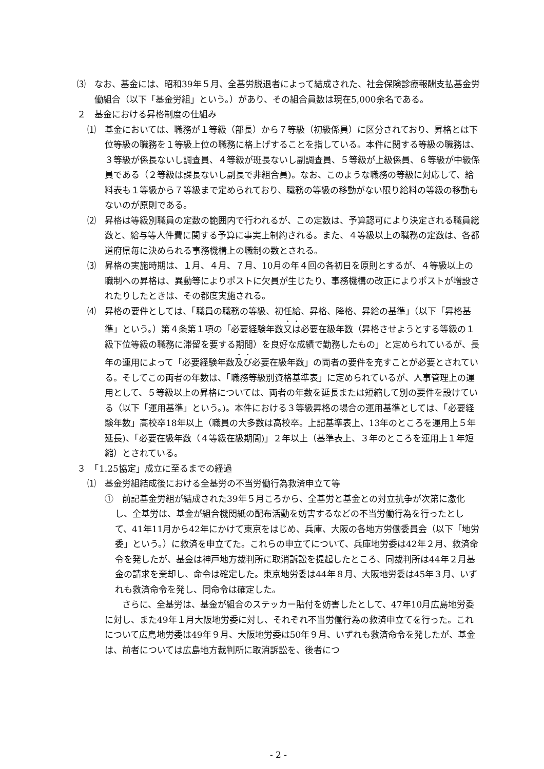⑶　なお、基金には、昭和39年５月、全基労脱退者によって結成された、社会保険診療報酬支払基金労働組合（以下「基金労組」という。）があり、その組合員数は現在5,000余名である。
２　基金における昇格制度の仕組み
⑴　基金においては、職務が１等級（部長）から７等級（初級係員）に区分されており、昇格とは下位等級の職務を１等級上位の職務に格上げすることを指している。本件に関する等級の職務は、３等級が係長ないし調査員、４等級が班長ないし副調査員、５等級が上級係員、６等級が中級係員である（２等級は課長ないし副長で非組合員)。なお、このような職務の等級に対応して、給料表も１等級から７等級まで定められており、職務の等級の移動がない限り給料の等級の移動もないのが原則である。
⑵　昇格は等級別職員の定数の範囲内で行われるが、この定数は、予算認可により決定される職員総数と、給与等人件費に関する予算に事実上制約される。また、４等級以上の職務の定数は、各都道府県毎に決められる事務機構上の職制の数とされる。
⑶　昇格の実施時期は、１月、４月、７月、10月の年４回の各初日を原則とするが、４等級以上の職制への昇格は、異動等によりポストに欠員が生じたり、事務機構の改正によりポストが増設されたりしたときは、その都度実施される。
⑷　昇格の要件としては、「職員の職務の等級、初任給、昇格、降格、昇給の基準」（以下「昇格基準」という。）第４条第１項の「必要経験年数又は必要在級年数（昇格させようとする等級の１級下位等級の職務に滞留を要する期間）を良好な成績で勤務したもの」と定められているが、長年の運用によって「必要経験年数及び必要在級年数」の両者の要件を充すことが必要とされている。そしてこの両者の年数は、「職務等級別資格基準表」に定められているが、人事管理上の運用として、５等級以上の昇格については、両者の年数を延長または短縮して別の要件を設けている（以下「運用基準」という。)。本件における３等級昇格の場合の運用基準としては、「必要経験年数」高校卒18年以上（職員の大多数は高校卒。上記基準表上、13年のところを運用上５年延長)、「必要在級年数（４等級在級期間)」２年以上（基準表上、３年のところを運用上１年短縮）とされている。
３　「1.25協定」成立に至るまでの経過
⑴　基金労組結成後における全基労の不当労働行為救済申立て等
①　前記基金労組が結成された39年５月ころから、全基労と基金との対立抗争が次第に激化し、全基労は、基金が組合機関紙の配布活動を妨害するなどの不当労働行為を行ったとして、41年11月から42年にかけて東京をはじめ、兵庫、大阪の各地方労働委員会（以下「地労委」という。）に救済を申立てた。これらの申立てについて、兵庫地労委は42年２月、救済命令を発したが、基金は神戸地方裁判所に取消訴訟を提起したところ、同裁判所は44年２月基金の請求を棄却し、命令は確定した。東京地労委は44年８月、大阪地労委は45年３月、いずれも救済命令を発し、同命令は確定した。
　さらに、全基労は、基金が組合のステッカー貼付を妨害したとして、47年10月広島地労委に対し、また49年１月大阪地労委に対し、それぞれ不当労働行為の救済申立てを行った。これについて広島地労委は49年９月、大阪地労委は50年９月、いずれも救済命令を発したが、基金は、前者については広島地方裁判所に取消訴訟を、後者につ
- 2 -